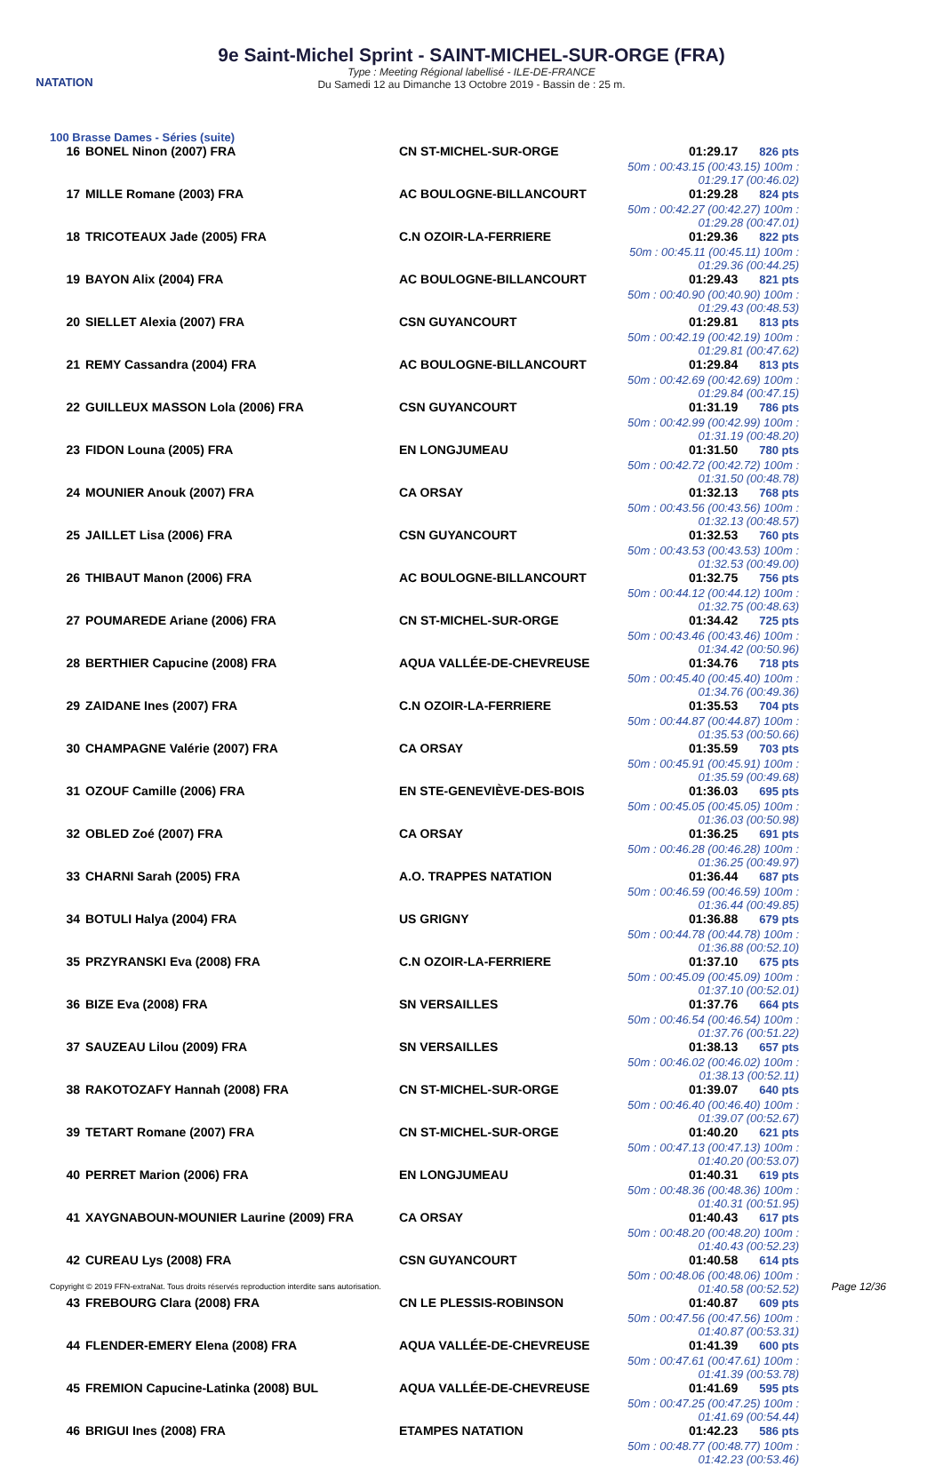NATATION
9e Saint-Michel Sprint - SAINT-MICHEL-SUR-ORGE (FRA)
Type : Meeting Régional labellisé - ILE-DE-FRANCE
Du Samedi 12 au Dimanche 13 Octobre 2019 - Bassin de : 25 m.
100 Brasse Dames - Séries (suite)
| 16 | BONEL Ninon (2007) FRA | CN ST-MICHEL-SUR-ORGE | 01:29.17 826 pts 50m : 00:43.15 (00:43.15) 100m : 01:29.17 (00:46.02) |
| 17 | MILLE Romane (2003) FRA | AC BOULOGNE-BILLANCOURT | 01:29.28 824 pts 50m : 00:42.27 (00:42.27) 100m : 01:29.28 (00:47.01) |
| 18 | TRICOTEAUX Jade (2005) FRA | C.N OZOIR-LA-FERRIERE | 01:29.36 822 pts 50m : 00:45.11 (00:45.11) 100m : 01:29.36 (00:44.25) |
| 19 | BAYON Alix (2004) FRA | AC BOULOGNE-BILLANCOURT | 01:29.43 821 pts 50m : 00:40.90 (00:40.90) 100m : 01:29.43 (00:48.53) |
| 20 | SIELLET Alexia (2007) FRA | CSN GUYANCOURT | 01:29.81 813 pts 50m : 00:42.19 (00:42.19) 100m : 01:29.81 (00:47.62) |
| 21 | REMY Cassandra (2004) FRA | AC BOULOGNE-BILLANCOURT | 01:29.84 813 pts 50m : 00:42.69 (00:42.69) 100m : 01:29.84 (00:47.15) |
| 22 | GUILLEUX MASSON Lola (2006) FRA | CSN GUYANCOURT | 01:31.19 786 pts 50m : 00:42.99 (00:42.99) 100m : 01:31.19 (00:48.20) |
| 23 | FIDON Louna (2005) FRA | EN LONGJUMEAU | 01:31.50 780 pts 50m : 00:42.72 (00:42.72) 100m : 01:31.50 (00:48.78) |
| 24 | MOUNIER Anouk (2007) FRA | CA ORSAY | 01:32.13 768 pts 50m : 00:43.56 (00:43.56) 100m : 01:32.13 (00:48.57) |
| 25 | JAILLET Lisa (2006) FRA | CSN GUYANCOURT | 01:32.53 760 pts 50m : 00:43.53 (00:43.53) 100m : 01:32.53 (00:49.00) |
| 26 | THIBAUT Manon (2006) FRA | AC BOULOGNE-BILLANCOURT | 01:32.75 756 pts 50m : 00:44.12 (00:44.12) 100m : 01:32.75 (00:48.63) |
| 27 | POUMAREDE Ariane (2006) FRA | CN ST-MICHEL-SUR-ORGE | 01:34.42 725 pts 50m : 00:43.46 (00:43.46) 100m : 01:34.42 (00:50.96) |
| 28 | BERTHIER Capucine (2008) FRA | AQUA VALLÉE-DE-CHEVREUSE | 01:34.76 718 pts 50m : 00:45.40 (00:45.40) 100m : 01:34.76 (00:49.36) |
| 29 | ZAIDANE Ines (2007) FRA | C.N OZOIR-LA-FERRIERE | 01:35.53 704 pts 50m : 00:44.87 (00:44.87) 100m : 01:35.53 (00:50.66) |
| 30 | CHAMPAGNE Valérie (2007) FRA | CA ORSAY | 01:35.59 703 pts 50m : 00:45.91 (00:45.91) 100m : 01:35.59 (00:49.68) |
| 31 | OZOUF Camille (2006) FRA | EN STE-GENEVIÈVE-DES-BOIS | 01:36.03 695 pts 50m : 00:45.05 (00:45.05) 100m : 01:36.03 (00:50.98) |
| 32 | OBLED Zoé (2007) FRA | CA ORSAY | 01:36.25 691 pts 50m : 00:46.28 (00:46.28) 100m : 01:36.25 (00:49.97) |
| 33 | CHARNI Sarah (2005) FRA | A.O. TRAPPES NATATION | 01:36.44 687 pts 50m : 00:46.59 (00:46.59) 100m : 01:36.44 (00:49.85) |
| 34 | BOTULI Halya (2004) FRA | US GRIGNY | 01:36.88 679 pts 50m : 00:44.78 (00:44.78) 100m : 01:36.88 (00:52.10) |
| 35 | PRZYRANSKI Eva (2008) FRA | C.N OZOIR-LA-FERRIERE | 01:37.10 675 pts 50m : 00:45.09 (00:45.09) 100m : 01:37.10 (00:52.01) |
| 36 | BIZE Eva (2008) FRA | SN VERSAILLES | 01:37.76 664 pts 50m : 00:46.54 (00:46.54) 100m : 01:37.76 (00:51.22) |
| 37 | SAUZEAU Lilou (2009) FRA | SN VERSAILLES | 01:38.13 657 pts 50m : 00:46.02 (00:46.02) 100m : 01:38.13 (00:52.11) |
| 38 | RAKOTOZAFY Hannah (2008) FRA | CN ST-MICHEL-SUR-ORGE | 01:39.07 640 pts 50m : 00:46.40 (00:46.40) 100m : 01:39.07 (00:52.67) |
| 39 | TETART Romane (2007) FRA | CN ST-MICHEL-SUR-ORGE | 01:40.20 621 pts 50m : 00:47.13 (00:47.13) 100m : 01:40.20 (00:53.07) |
| 40 | PERRET Marion (2006) FRA | EN LONGJUMEAU | 01:40.31 619 pts 50m : 00:48.36 (00:48.36) 100m : 01:40.31 (00:51.95) |
| 41 | XAYGNABOUN-MOUNIER Laurine (2009) FRA | CA ORSAY | 01:40.43 617 pts 50m : 00:48.20 (00:48.20) 100m : 01:40.43 (00:52.23) |
| 42 | CUREAU Lys (2008) FRA | CSN GUYANCOURT | 01:40.58 614 pts 50m : 00:48.06 (00:48.06) 100m : 01:40.58 (00:52.52) |
| 43 | FREBOURG Clara (2008) FRA | CN LE PLESSIS-ROBINSON | 01:40.87 609 pts 50m : 00:47.56 (00:47.56) 100m : 01:40.87 (00:53.31) |
| 44 | FLENDER-EMERY Elena (2008) FRA | AQUA VALLÉE-DE-CHEVREUSE | 01:41.39 600 pts 50m : 00:47.61 (00:47.61) 100m : 01:41.39 (00:53.78) |
| 45 | FREMION Capucine-Latinka (2008) BUL | AQUA VALLÉE-DE-CHEVREUSE | 01:41.69 595 pts 50m : 00:47.25 (00:47.25) 100m : 01:41.69 (00:54.44) |
| 46 | BRIGUI Ines (2008) FRA | ETAMPES NATATION | 01:42.23 586 pts 50m : 00:48.77 (00:48.77) 100m : 01:42.23 (00:53.46) |
Copyright © 2019 FFN-extraNat. Tous droits réservés reproduction interdite sans autorisation.
Page 12/36